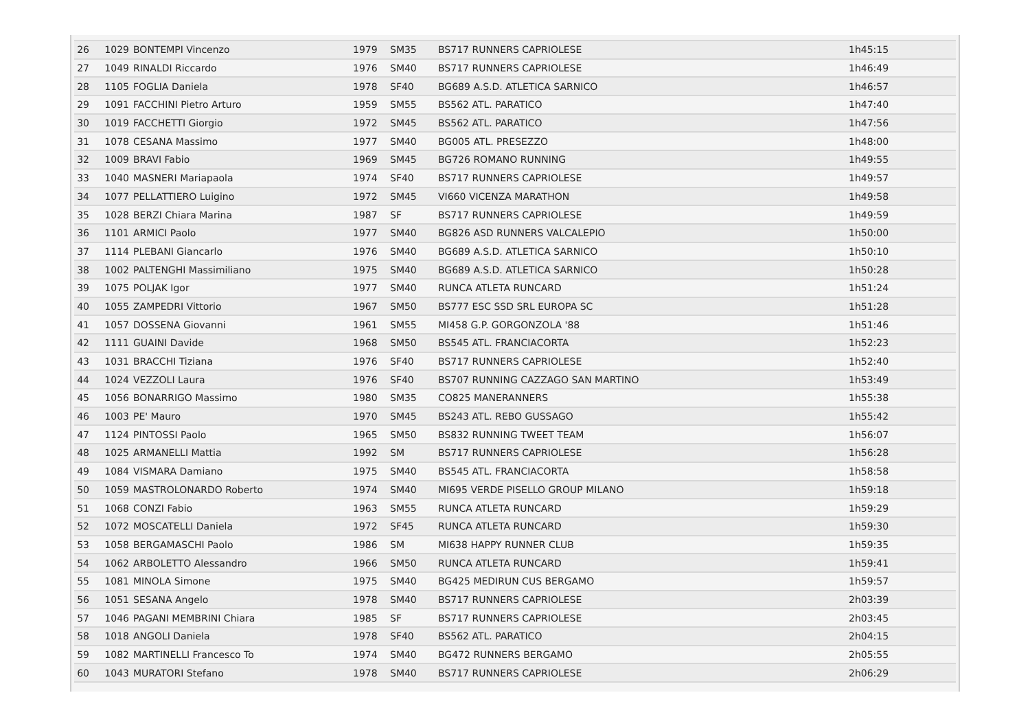| 26 | 1029 | BONTEMPI Vincenzo | 1979 | SM35 | BS717 RUNNERS CAPRIOLESE | 1h45:15 |
| 27 | 1049 | RINALDI Riccardo | 1976 | SM40 | BS717 RUNNERS CAPRIOLESE | 1h46:49 |
| 28 | 1105 | FOGLIA Daniela | 1978 | SF40 | BG689 A.S.D. ATLETICA SARNICO | 1h46:57 |
| 29 | 1091 | FACCHINI Pietro Arturo | 1959 | SM55 | BS562 ATL. PARATICO | 1h47:40 |
| 30 | 1019 | FACCHETTI Giorgio | 1972 | SM45 | BS562 ATL. PARATICO | 1h47:56 |
| 31 | 1078 | CESANA Massimo | 1977 | SM40 | BG005 ATL. PRESEZZO | 1h48:00 |
| 32 | 1009 | BRAVI Fabio | 1969 | SM45 | BG726 ROMANO RUNNING | 1h49:55 |
| 33 | 1040 | MASNERI Mariapaola | 1974 | SF40 | BS717 RUNNERS CAPRIOLESE | 1h49:57 |
| 34 | 1077 | PELLATTIERO Luigino | 1972 | SM45 | VI660 VICENZA MARATHON | 1h49:58 |
| 35 | 1028 | BERZI Chiara Marina | 1987 | SF | BS717 RUNNERS CAPRIOLESE | 1h49:59 |
| 36 | 1101 | ARMICI Paolo | 1977 | SM40 | BG826 ASD RUNNERS VALCALEPIO | 1h50:00 |
| 37 | 1114 | PLEBANI Giancarlo | 1976 | SM40 | BG689 A.S.D. ATLETICA SARNICO | 1h50:10 |
| 38 | 1002 | PALTENGHI Massimiliano | 1975 | SM40 | BG689 A.S.D. ATLETICA SARNICO | 1h50:28 |
| 39 | 1075 | POLJAK Igor | 1977 | SM40 | RUNCA ATLETA RUNCARD | 1h51:24 |
| 40 | 1055 | ZAMPEDRI Vittorio | 1967 | SM50 | BS777 ESC SSD SRL EUROPA SC | 1h51:28 |
| 41 | 1057 | DOSSENA Giovanni | 1961 | SM55 | MI458 G.P. GORGONZOLA '88 | 1h51:46 |
| 42 | 1111 | GUAINI Davide | 1968 | SM50 | BS545 ATL. FRANCIACORTA | 1h52:23 |
| 43 | 1031 | BRACCHI Tiziana | 1976 | SF40 | BS717 RUNNERS CAPRIOLESE | 1h52:40 |
| 44 | 1024 | VEZZOLI Laura | 1976 | SF40 | BS707 RUNNING CAZZAGO SAN MARTINO | 1h53:49 |
| 45 | 1056 | BONARRIGO Massimo | 1980 | SM35 | CO825 MANERANNERS | 1h55:38 |
| 46 | 1003 | PE' Mauro | 1970 | SM45 | BS243 ATL. REBO GUSSAGO | 1h55:42 |
| 47 | 1124 | PINTOSSI Paolo | 1965 | SM50 | BS832 RUNNING TWEET TEAM | 1h56:07 |
| 48 | 1025 | ARMANELLI Mattia | 1992 | SM | BS717 RUNNERS CAPRIOLESE | 1h56:28 |
| 49 | 1084 | VISMARA Damiano | 1975 | SM40 | BS545 ATL. FRANCIACORTA | 1h58:58 |
| 50 | 1059 | MASTROLONARDO Roberto | 1974 | SM40 | MI695 VERDE PISELLO GROUP MILANO | 1h59:18 |
| 51 | 1068 | CONZI Fabio | 1963 | SM55 | RUNCA ATLETA RUNCARD | 1h59:29 |
| 52 | 1072 | MOSCATELLI Daniela | 1972 | SF45 | RUNCA ATLETA RUNCARD | 1h59:30 |
| 53 | 1058 | BERGAMASCHI Paolo | 1986 | SM | MI638 HAPPY RUNNER CLUB | 1h59:35 |
| 54 | 1062 | ARBOLETTO Alessandro | 1966 | SM50 | RUNCA ATLETA RUNCARD | 1h59:41 |
| 55 | 1081 | MINOLA Simone | 1975 | SM40 | BG425 MEDIRUN CUS BERGAMO | 1h59:57 |
| 56 | 1051 | SESANA Angelo | 1978 | SM40 | BS717 RUNNERS CAPRIOLESE | 2h03:39 |
| 57 | 1046 | PAGANI MEMBRINI Chiara | 1985 | SF | BS717 RUNNERS CAPRIOLESE | 2h03:45 |
| 58 | 1018 | ANGOLI Daniela | 1978 | SF40 | BS562 ATL. PARATICO | 2h04:15 |
| 59 | 1082 | MARTINELLI Francesco To | 1974 | SM40 | BG472 RUNNERS BERGAMO | 2h05:55 |
| 60 | 1043 | MURATORI Stefano | 1978 | SM40 | BS717 RUNNERS CAPRIOLESE | 2h06:29 |